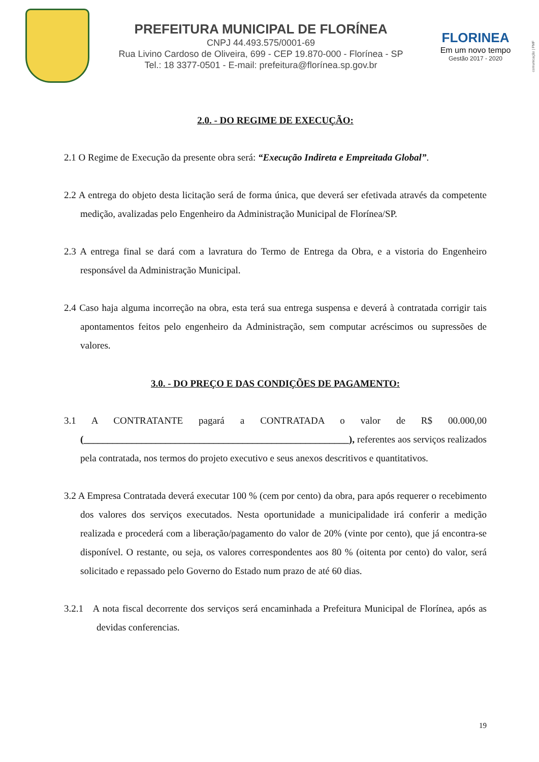PREFEITURA MUNICIPAL DE FLORÍNEA
CNPJ 44.493.575/0001-69
Rua Livino Cardoso de Oliveira, 699 - CEP 19.870-000 - Florínea - SP
Tel.: 18 3377-0501 - E-mail: prefeitura@florínea.sp.gov.br
FLORINEA
Em um novo tempo
Gestão 2017 - 2020
comunicação | PMF
2.0. - DO REGIME DE EXECUÇÃO:
2.1 O Regime de Execução da presente obra será: “Execução Indireta e Empreitada Global”.
2.2 A entrega do objeto desta licitação será de forma única, que deverá ser efetivada através da competente medição, avalizadas pelo Engenheiro da Administração Municipal de Florínea/SP.
2.3 A entrega final se dará com a lavratura do Termo de Entrega da Obra, e a vistoria do Engenheiro responsável da Administração Municipal.
2.4 Caso haja alguma incorreção na obra, esta terá sua entrega suspensa e deverá à contratada corrigir tais apontamentos feitos pelo engenheiro da Administração, sem computar acréscimos ou supressões de valores.
3.0. - DO PREÇO E DAS CONDIÇÕES DE PAGAMENTO:
3.1 A CONTRATANTE pagará a CONTRATADA o valor de R$ 00.000,00 (_______________________________________________________), referentes aos serviços realizados pela contratada, nos termos do projeto executivo e seus anexos descritivos e quantitativos.
3.2 A Empresa Contratada deverá executar 100 % (cem por cento) da obra, para após requerer o recebimento dos valores dos serviços executados. Nesta oportunidade a municipalidade irá conferir a medição realizada e procederá com a liberação/pagamento do valor de 20% (vinte por cento), que já encontra-se disponível. O restante, ou seja, os valores correspondentes aos 80 % (oitenta por cento) do valor, será solicitado e repassado pelo Governo do Estado num prazo de até 60 dias.
3.2.1 A nota fiscal decorrente dos serviços será encaminhada a Prefeitura Municipal de Florínea, após as devidas conferencias.
19